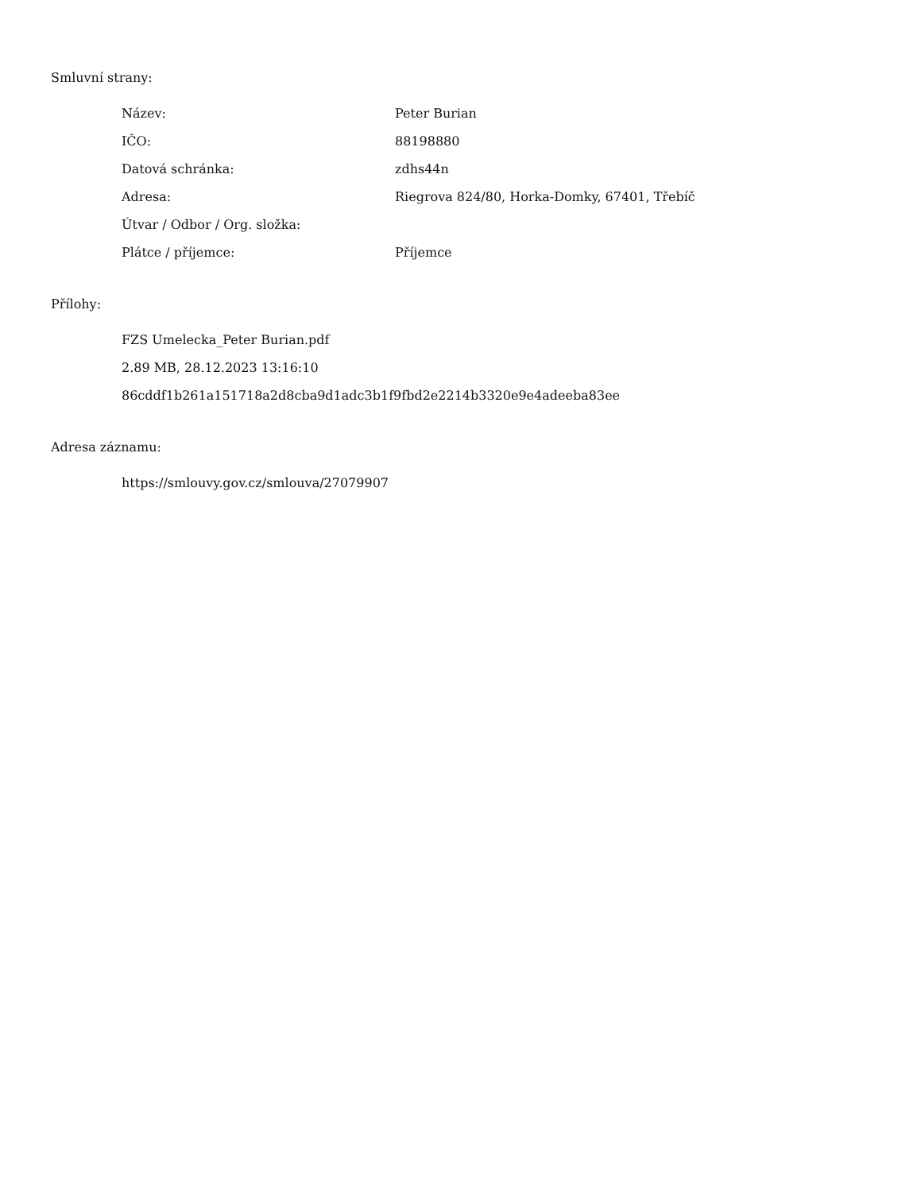Smluvní strany:
| Název: | Peter Burian |
| IČO: | 88198880 |
| Datová schránka: | zdhs44n |
| Adresa: | Riegrova 824/80, Horka-Domky, 67401, Třebíč |
| Útvar / Odbor / Org. složka: | |
| Plátce / příjemce: | Příjemce |
Přílohy:
FZS Umelecka_Peter Burian.pdf
2.89 MB, 28.12.2023 13:16:10
86cddf1b261a151718a2d8cba9d1adc3b1f9fbd2e2214b3320e9e4adeeba83ee
Adresa záznamu:
https://smlouvy.gov.cz/smlouva/27079907